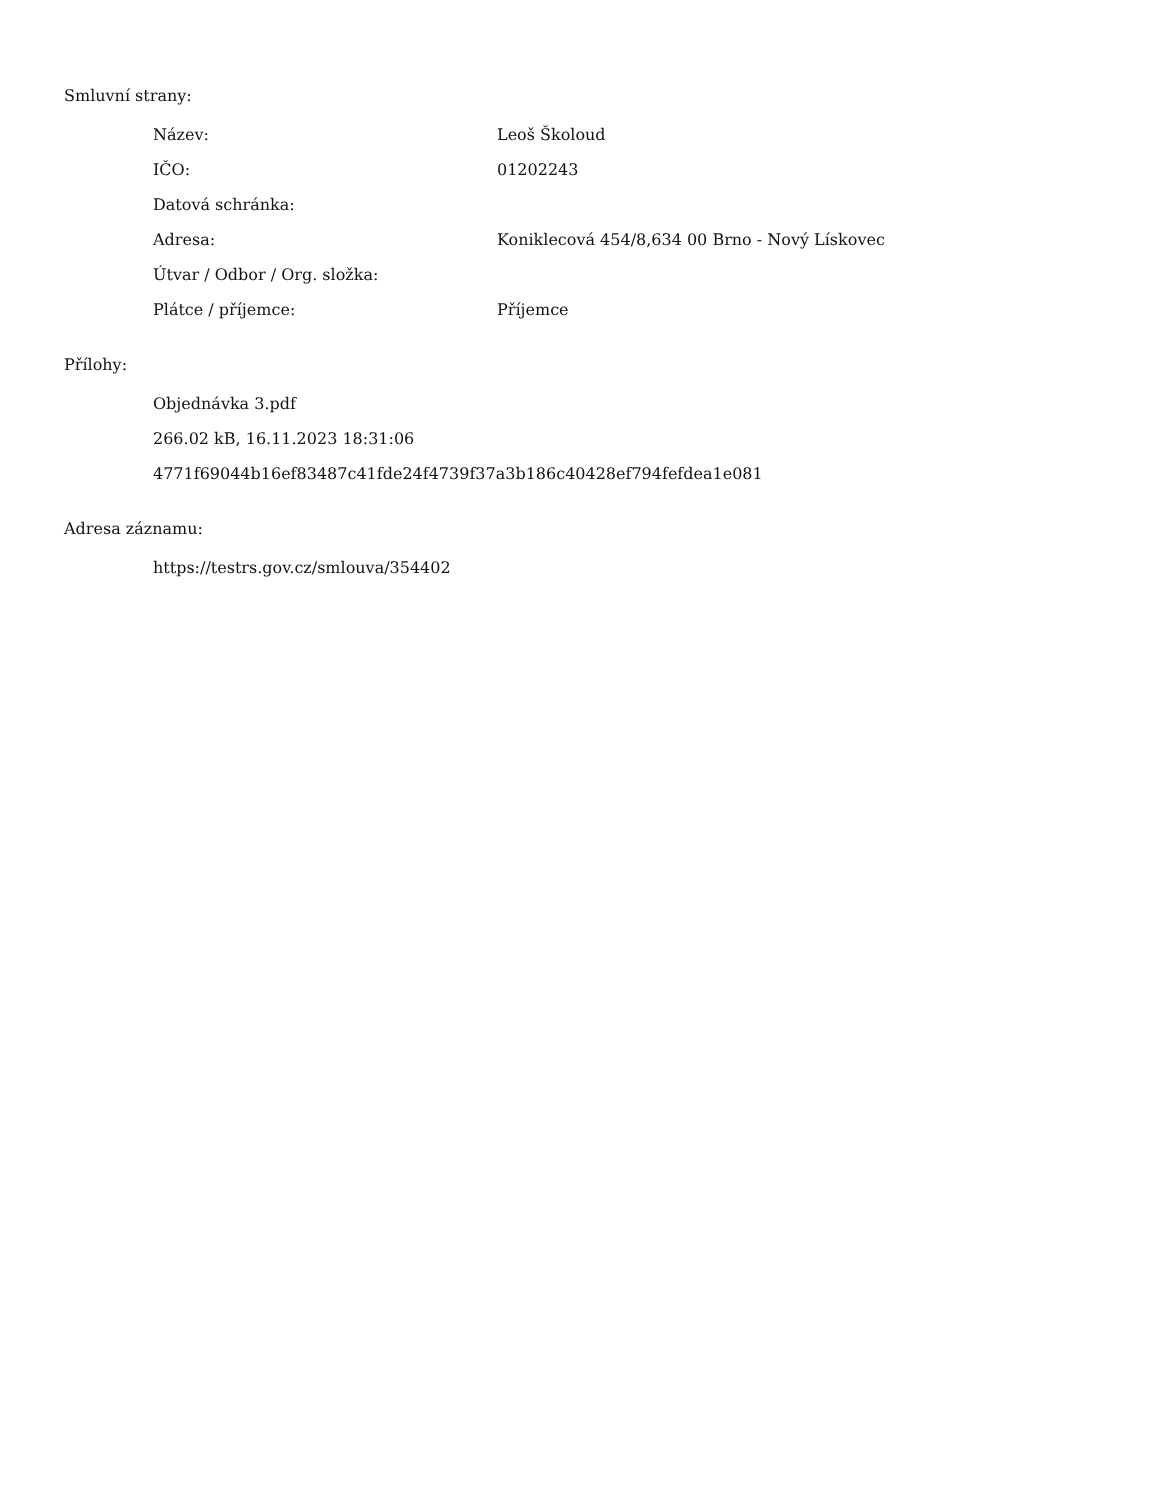Smluvní strany:
| Název: | Leoš Školoud |
| IČO: | 01202243 |
| Datová schránka: | |
| Adresa: | Koniklecová 454/8,634 00 Brno - Nový Lískovec |
| Útvar / Odbor / Org. složka: | |
| Plátce / příjemce: | Příjemce |
Přílohy:
Objednávka 3.pdf
266.02 kB, 16.11.2023 18:31:06
4771f69044b16ef83487c41fde24f4739f37a3b186c40428ef794fefdea1e081
Adresa záznamu:
https://testrs.gov.cz/smlouva/354402